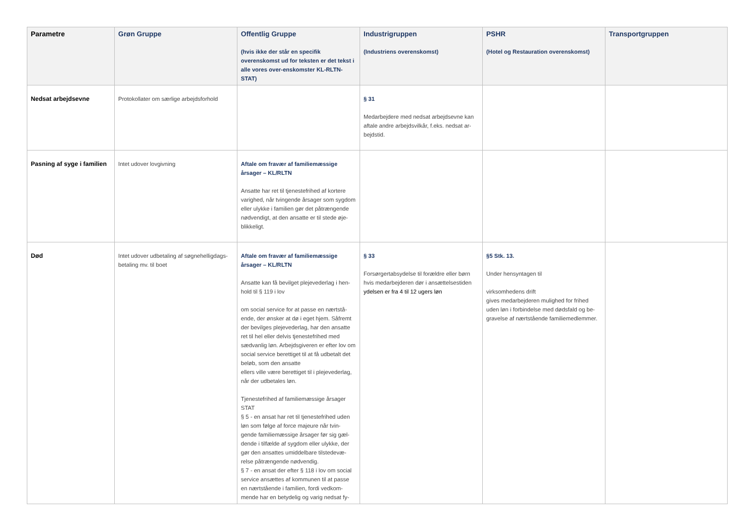| Parametre | Grøn Gruppe | Offentlig Gruppe (hvis ikke der står en specifik overenskomst ud for teksten er det tekst i alle vores over-enskomster KL-RLTN-STAT) | Industrigruppen (Industriens overenskomst) | PSHR (Hotel og Restauration overenskomst) | Transportgruppen |
| --- | --- | --- | --- | --- | --- |
| Nedsat arbejdsevne | Protokollater om særlige arbejdsforhold | | § 31 Medarbejdere med nedsat arbejdsevne kan aftale andre arbejdsvilkår, f.eks. nedsat ar-bejdstid. | | |
| Pasning af syge i familien | Intet udover lovgivning | Aftale om fravær af familiemæssige årsager – KL/RLTN Ansatte har ret til tjenestefrihed af kortere varighed, når tvingende årsager som sygdom eller ulykke i familien gør det påtrængende nødvendigt, at den ansatte er til stede øje-blikkeligt. | | | |
| Død | Intet udover udbetaling af søgnehelligdags-betaling mv. til boet | Aftale om fravær af familiemæssige årsager – KL/RLTN Ansatte kan få bevilget plejevederlag i hen-hold til § 119 i lov om social service for at passe en nærtstå-ende, der ønsker at dø i eget hjem. Såfremt der bevilges plejevederlag, har den ansatte ret til hel eller delvis tjenestefrihed med sædvanlig løn. Arbejdsgiveren er efter lov om social service berettiget til at få udbetalt det beløb, som den ansatte ellers ville være berettiget til i plejevederlag, når der udbetales løn. Tjenestefrihed af familiemæssige årsager STAT § 5 - en ansat har ret til tjenestefrihed uden løn som følge af force majeure når tvin-gende familiemæssige årsager før sig gæl-dende i tilfælde af sygdom eller ulykke, der gør den ansattes umiddelbare tilstedevæ-relse påtrængende nødvendig. § 7 - en ansat der efter § 118 i lov om social service ansættes af kommunen til at passe en nærtstående i familien, fordi vedkom-mende har en betydelig og varig nedsat fy- | § 33 Forsørgertabsydelse til forældre eller børn hvis medarbejderen dør i ansættelsestiden ydelsen er fra 4 til 12 ugers løn | §5 Stk. 13. Under hensyntagen til virksomhedens drift gives medarbejderen mulighed for frihed uden løn i forbindelse med dødsfald og be-gravelse af nærtstående familiemedlemmer. | |